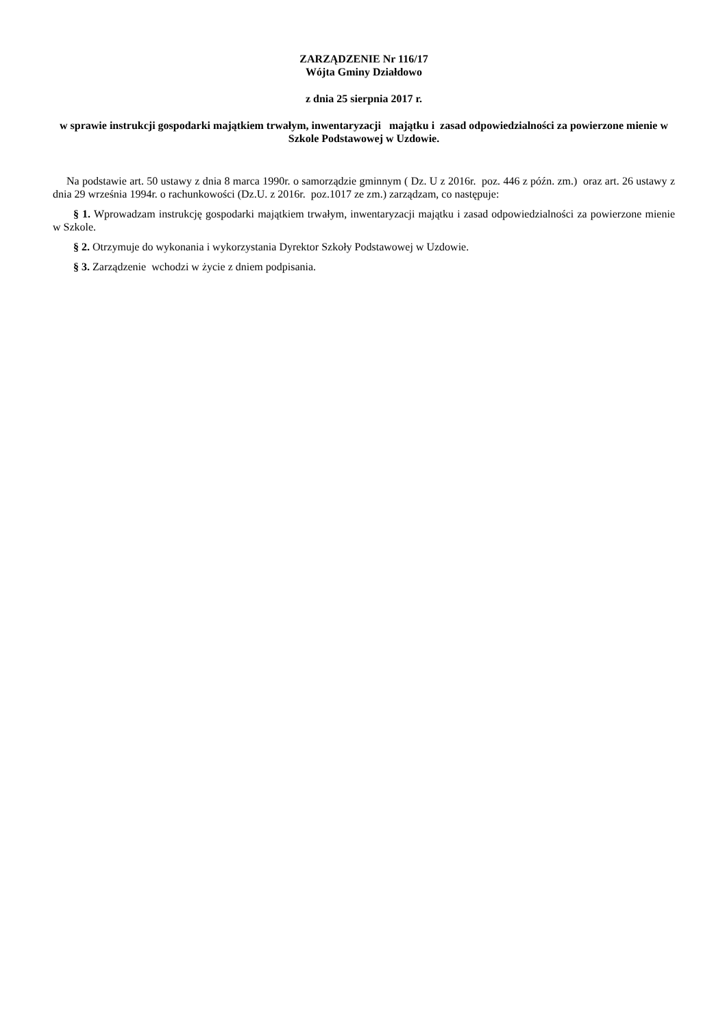ZARZĄDZENIE Nr 116/17
Wójta Gminy Działdowo
z dnia 25 sierpnia 2017 r.
w sprawie instrukcji gospodarki majątkiem trwałym, inwentaryzacji majątku i zasad odpowiedzialności za powierzone mienie w Szkole Podstawowej w Uzdowie.
Na podstawie art. 50 ustawy z dnia 8 marca 1990r. o samorządzie gminnym ( Dz. U z 2016r. poz. 446 z późn. zm.) oraz art. 26 ustawy z dnia 29 września 1994r. o rachunkowości (Dz.U. z 2016r. poz.1017 ze zm.) zarządzam, co następuje:
§ 1. Wprowadzam instrukcję gospodarki majątkiem trwałym, inwentaryzacji majątku i zasad odpowiedzialności za powierzone mienie w Szkole.
§ 2. Otrzymuje do wykonania i wykorzystania Dyrektor Szkoły Podstawowej w Uzdowie.
§ 3. Zarządzenie wchodzi w życie z dniem podpisania.